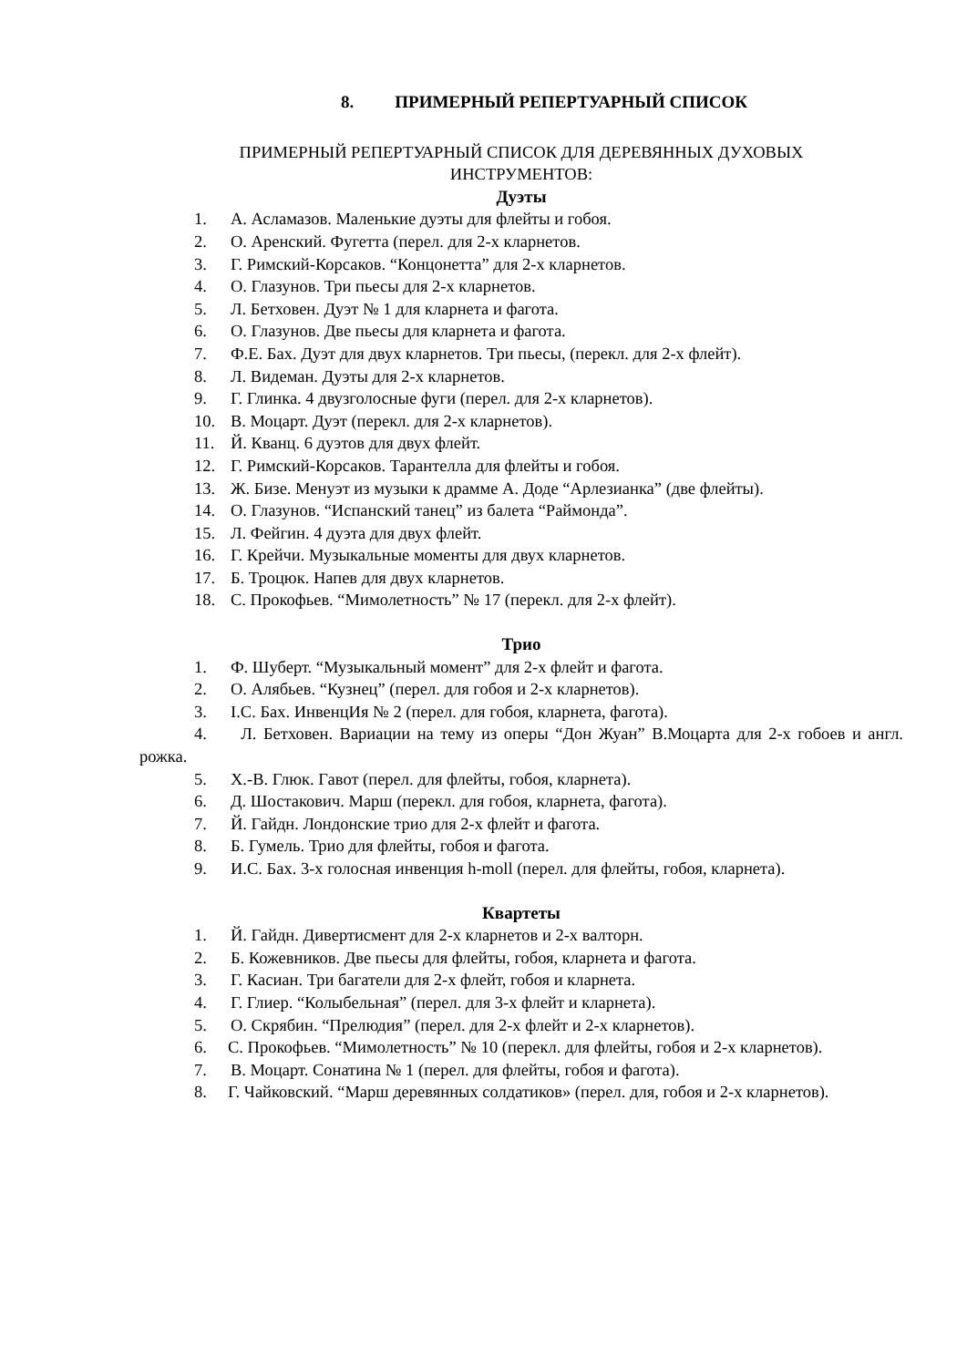8. ПРИМЕРНЫЙ РЕПЕРТУАРНЫЙ СПИСОК
ПРИМЕРНЫЙ РЕПЕРТУАРНЫЙ СПИСОК ДЛЯ ДЕРЕВЯННЫХ ДУХОВЫХ
ИНСТРУМЕНТОВ:
Дуэты
1. А. Асламазов. Маленькие дуэты для флейты и гобоя.
2. О. Аренский. Фугетта (перел. для 2-х кларнетов.
3. Г. Римский-Корсаков. “Концонетта” для 2-х кларнетов.
4. О. Глазунов. Три пьесы для 2-х кларнетов.
5. Л. Бетховен. Дуэт № 1 для кларнета и фагота.
6. О. Глазунов. Две пьесы для кларнета и фагота.
7. Ф.Е. Бах. Дуэт для двух кларнетов. Три пьесы, (перекл. для 2-х флейт).
8. Л. Видеман. Дуэты для 2-х кларнетов.
9. Г. Глинка. 4 двузголосные фуги (перел. для 2-х кларнетов).
10. В. Моцарт. Дуэт (перекл. для 2-х кларнетов).
11. Й. Кванц. 6 дуэтов для двух флейт.
12. Г. Римский-Корсаков. Тарантелла для флейты и гобоя.
13. Ж. Бизе. Менуэт из музыки к драмме А. Доде “Арлезианка” (две флейты).
14. О. Глазунов. “Испанский танец” из балета “Раймонда”.
15. Л. Фейгин. 4 дуэта для двух флейт.
16. Г. Крейчи. Музыкальные моменты для двух кларнетов.
17. Б. Троцюк. Напев для двух кларнетов.
18. С. Прокофьев. “Мимолетность” № 17 (перекл. для 2-х флейт).
Трио
1. Ф. Шуберт. “Музыкальный момент” для 2-х флейт и фагота.
2. О. Алябьев. “Кузнец” (перел. для гобоя и 2-х кларнетов).
3. І.С. Бах. ИнвенцИя № 2 (перел. для гобоя, кларнета, фагота).
4. Л. Бетховен. Вариации на тему из оперы “Дон Жуан” В.Моцарта для 2-х гобоев и англ. рожка.
5. Х.-В. Глюк. Гавот (перел. для флейты, гобоя, кларнета).
6. Д. Шостакович. Марш (перекл. для гобоя, кларнета, фагота).
7. Й. Гайдн. Лондонские трио для 2-х флейт и фагота.
8. Б. Гумель. Трио для флейты, гобоя и фагота.
9. И.С. Бах. 3-х голосная инвенция h-moll (перел. для флейты, гобоя, кларнета).
Квартеты
1. Й. Гайдн. Дивертисмент для 2-х кларнетов и 2-х валторн.
2. Б. Кожевников. Две пьесы для флейты, гобоя, кларнета и фагота.
3. Г. Касиан. Три багатели для 2-х флейт, гобоя и кларнета.
4. Г. Глиер. “Колыбельная” (перел. для 3-х флейт и кларнета).
5. О. Скрябин. “Прелюдия” (перел. для 2-х флейт и 2-х кларнетов).
6. С. Прокофьев. “Мимолетность” № 10 (перекл. для флейты, гобоя и 2-х кларнетов).
7. В. Моцарт. Сонатина № 1 (перел. для флейты, гобоя и фагота).
8. Г. Чайковский. “Марш деревянных солдатиков» (перел. для, гобоя и 2-х кларнетов).